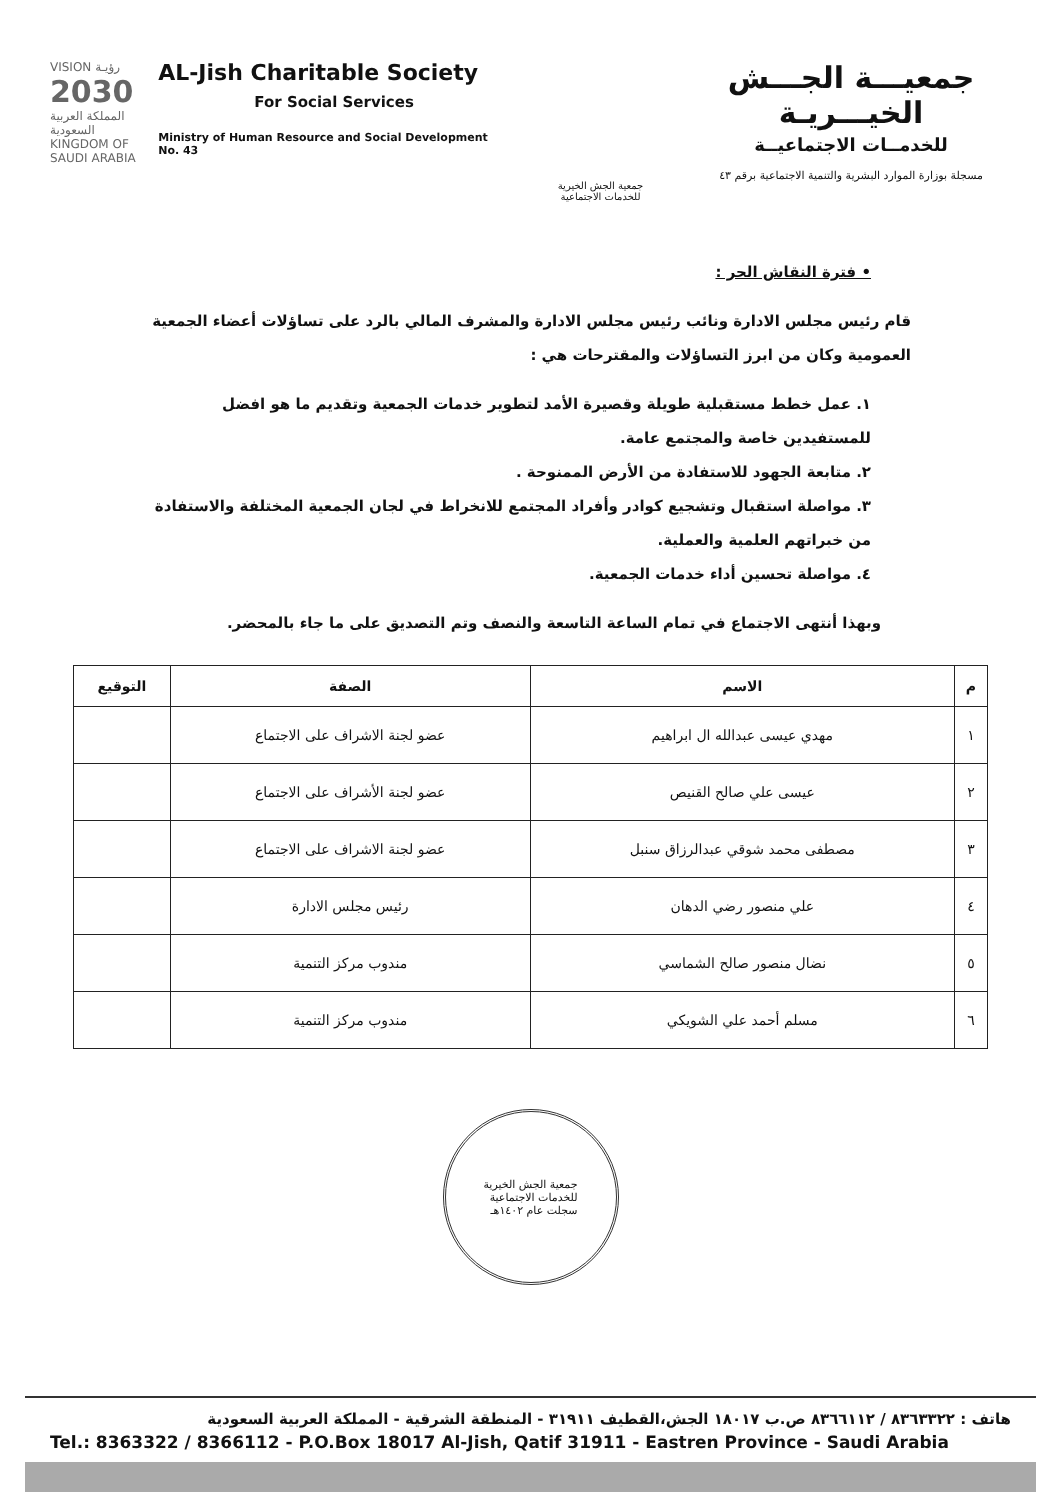VISION رؤيـة
2030
المملكة العربية السعودية KINGDOM OF SAUDI ARABIA
AL-Jish Charitable Society
For Social Services
Ministry of Human Resource and Social Development No. 43
جمعية الجش الخيرية للخدمات الاجتماعية
جمعيـــة الجـــش الخيـــريـة
للخدمــات الاجتماعيــة
مسجلة بوزارة الموارد البشرية والتنمية الاجتماعية برقم ٤٣
• فترة النقاش الحر :
قام رئيس مجلس الادارة ونائب رئيس مجلس الادارة والمشرف المالي بالرد على تساؤلات أعضاء الجمعية العمومية وكان من ابرز التساؤلات والمقترحات هي :
١. عمل خطط مستقبلية طويلة وقصيرة الأمد لتطوير خدمات الجمعية وتقديم ما هو افضل للمستفيدين خاصة والمجتمع عامة.
٢. متابعة الجهود للاستفادة من الأرض الممنوحة .
٣. مواصلة استقبال وتشجيع كوادر وأفراد المجتمع للانخراط في لجان الجمعية المختلفة والاستفادة من خبراتهم العلمية والعملية.
٤. مواصلة تحسين أداء خدمات الجمعية.
وبهذا أنتهى الاجتماع في تمام الساعة التاسعة والنصف وتم التصديق على ما جاء بالمحضر.
| م | الاسم | الصفة | التوقيع |
| --- | --- | --- | --- |
| ١ | مهدي عيسى عبدالله ال ابراهيم | عضو لجنة الاشراف على الاجتماع | |
| ٢ | عيسى علي صالح القنيص | عضو لجنة الأشراف على الاجتماع | |
| ٣ | مصطفى محمد شوقي عبدالرزاق سنبل | عضو لجنة الاشراف على الاجتماع | |
| ٤ | علي منصور رضي الدهان | رئيس مجلس الادارة | |
| ٥ | نضال منصور صالح الشماسي | مندوب مركز التنمية | |
| ٦ | مسلم أحمد علي الشويكي | مندوب مركز التنمية | |
جمعية الجش الخيرية
للخدمات الاجتماعية
سجلت عام ١٤٠٢هـ
هاتف : ٨٣٦٣٣٢٢ / ٨٣٦٦١١٢ ص.ب ١٨٠١٧ الجش،القطيف ٣١٩١١ - المنطقة الشرقية - المملكة العربية السعودية
Tel.: 8363322 / 8366112 - P.O.Box 18017 Al-Jish, Qatif 31911 - Eastren Province - Saudi Arabia